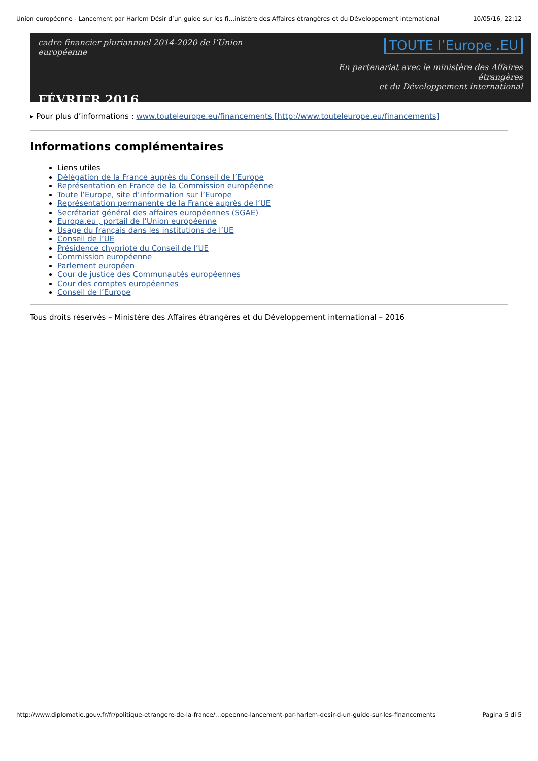Union européenne - Lancement par Harlem Désir d’un guide sur les fi…inistère des Affaires étrangères et du Développement international 10/05/16, 22:12
cadre financier pluriannuel 2014-2020 de l’Union européenne
FÉVRIER 2016
TOUTE l’Europe .EU
En partenariat avec le ministère des Affaires étrangères
et du Développement international
▸ Pour plus d’informations : www.touteleurope.eu/financements [http://www.touteleurope.eu/financements]
Informations complémentaires
Liens utiles
Délégation de la France auprès du Conseil de l’Europe
Représentation en France de la Commission européenne
Toute l’Europe, site d’information sur l’Europe
Représentation permanente de la France auprès de l’UE
Secrétariat général des affaires européennes (SGAE)
Europa.eu , portail de l’Union européenne
Usage du français dans les institutions de l’UE
Conseil de l’UE
Présidence chypriote du Conseil de l’UE
Commission européenne
Parlement européen
Cour de justice des Communautés européennes
Cour des comptes européennes
Conseil de l’Europe
Tous droits réservés – Ministère des Affaires étrangères et du Développement international – 2016
http://www.diplomatie.gouv.fr/fr/politique-etrangere-de-la-france/…opeenne-lancement-par-harlem-desir-d-un-guide-sur-les-financements Pagina 5 di 5